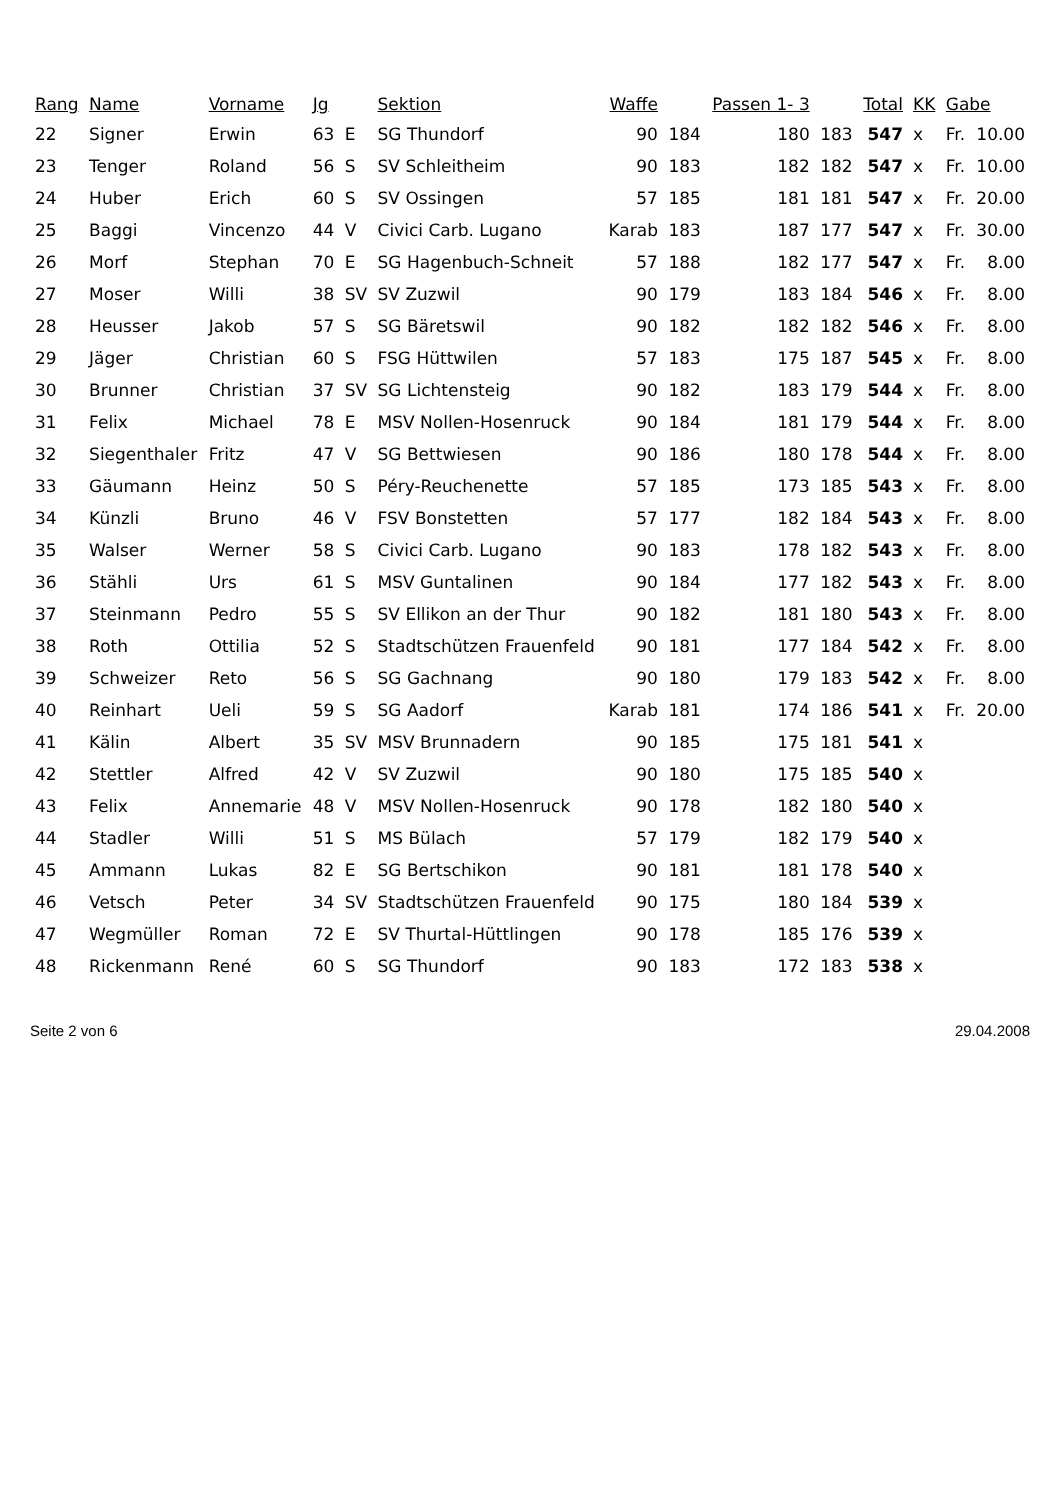| Rang | Name | Vorname | Jg | | Sektion | Waffe | | Passen 1- 3 | | Total | KK | Gabe | |
| --- | --- | --- | --- | --- | --- | --- | --- | --- | --- | --- | --- | --- | --- |
| 22 | Signer | Erwin | 63 | E | SG Thundorf | 90 | 184 | 180 | 183 | 547 | x | Fr. | 10.00 |
| 23 | Tenger | Roland | 56 | S | SV Schleitheim | 90 | 183 | 182 | 182 | 547 | x | Fr. | 10.00 |
| 24 | Huber | Erich | 60 | S | SV Ossingen | 57 | 185 | 181 | 181 | 547 | x | Fr. | 20.00 |
| 25 | Baggi | Vincenzo | 44 | V | Civici Carb. Lugano | Karab | 183 | 187 | 177 | 547 | x | Fr. | 30.00 |
| 26 | Morf | Stephan | 70 | E | SG Hagenbuch-Schneit | 57 | 188 | 182 | 177 | 547 | x | Fr. | 8.00 |
| 27 | Moser | Willi | 38 | SV | SV Zuzwil | 90 | 179 | 183 | 184 | 546 | x | Fr. | 8.00 |
| 28 | Heusser | Jakob | 57 | S | SG Bäretswil | 90 | 182 | 182 | 182 | 546 | x | Fr. | 8.00 |
| 29 | Jäger | Christian | 60 | S | FSG Hüttwilen | 57 | 183 | 175 | 187 | 545 | x | Fr. | 8.00 |
| 30 | Brunner | Christian | 37 | SV | SG Lichtensteig | 90 | 182 | 183 | 179 | 544 | x | Fr. | 8.00 |
| 31 | Felix | Michael | 78 | E | MSV Nollen-Hosenruck | 90 | 184 | 181 | 179 | 544 | x | Fr. | 8.00 |
| 32 | Siegenthaler | Fritz | 47 | V | SG Bettwiesen | 90 | 186 | 180 | 178 | 544 | x | Fr. | 8.00 |
| 33 | Gäumann | Heinz | 50 | S | Péry-Reuchenette | 57 | 185 | 173 | 185 | 543 | x | Fr. | 8.00 |
| 34 | Künzli | Bruno | 46 | V | FSV Bonstetten | 57 | 177 | 182 | 184 | 543 | x | Fr. | 8.00 |
| 35 | Walser | Werner | 58 | S | Civici Carb. Lugano | 90 | 183 | 178 | 182 | 543 | x | Fr. | 8.00 |
| 36 | Stähli | Urs | 61 | S | MSV Guntalinen | 90 | 184 | 177 | 182 | 543 | x | Fr. | 8.00 |
| 37 | Steinmann | Pedro | 55 | S | SV Ellikon an der Thur | 90 | 182 | 181 | 180 | 543 | x | Fr. | 8.00 |
| 38 | Roth | Ottilia | 52 | S | Stadtschützen Frauenfeld | 90 | 181 | 177 | 184 | 542 | x | Fr. | 8.00 |
| 39 | Schweizer | Reto | 56 | S | SG Gachnang | 90 | 180 | 179 | 183 | 542 | x | Fr. | 8.00 |
| 40 | Reinhart | Ueli | 59 | S | SG Aadorf | Karab | 181 | 174 | 186 | 541 | x | Fr. | 20.00 |
| 41 | Kälin | Albert | 35 | SV | MSV Brunnadern | 90 | 185 | 175 | 181 | 541 | x | | |
| 42 | Stettler | Alfred | 42 | V | SV Zuzwil | 90 | 180 | 175 | 185 | 540 | x | | |
| 43 | Felix | Annemarie | 48 | V | MSV Nollen-Hosenruck | 90 | 178 | 182 | 180 | 540 | x | | |
| 44 | Stadler | Willi | 51 | S | MS Bülach | 57 | 179 | 182 | 179 | 540 | x | | |
| 45 | Ammann | Lukas | 82 | E | SG Bertschikon | 90 | 181 | 181 | 178 | 540 | x | | |
| 46 | Vetsch | Peter | 34 | SV | Stadtschützen Frauenfeld | 90 | 175 | 180 | 184 | 539 | x | | |
| 47 | Wegmüller | Roman | 72 | E | SV Thurtal-Hüttlingen | 90 | 178 | 185 | 176 | 539 | x | | |
| 48 | Rickenmann | René | 60 | S | SG Thundorf | 90 | 183 | 172 | 183 | 538 | x | | |
Seite 2 von 6 29.04.2008